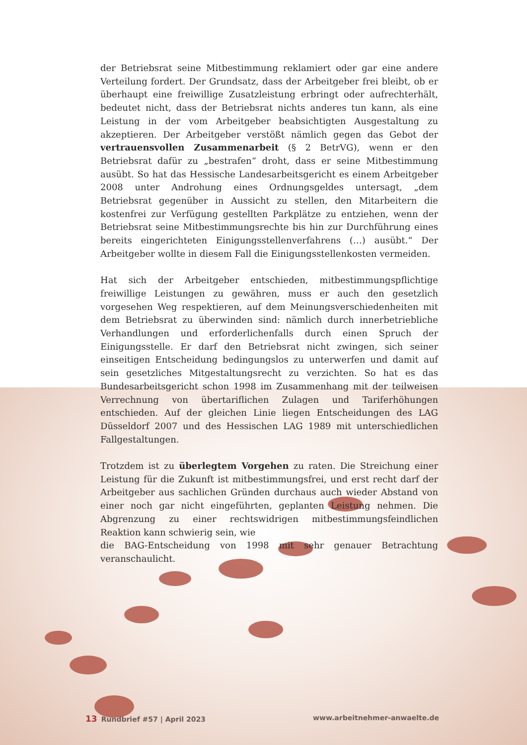der Betriebsrat seine Mitbestimmung reklamiert oder gar eine andere Verteilung fordert. Der Grundsatz, dass der Arbeitgeber frei bleibt, ob er überhaupt eine freiwillige Zusatzleistung erbringt oder aufrechterhält, bedeutet nicht, dass der Betriebsrat nichts anderes tun kann, als eine Leistung in der vom Arbeitgeber beabsichtigten Ausgestaltung zu akzeptieren. Der Arbeitgeber verstößt nämlich gegen das Gebot der vertrauensvollen Zusammenarbeit (§ 2 BetrVG), wenn er den Betriebsrat dafür zu „bestrafen“ droht, dass er seine Mitbestimmung ausübt. So hat das Hessische Landesarbeitsgericht es einem Arbeitgeber 2008 unter Androhung eines Ordnungsgeldes untersagt, „dem Betriebsrat gegenüber in Aussicht zu stellen, den Mitarbeitern die kostenfrei zur Verfügung gestellten Parkplätze zu entziehen, wenn der Betriebsrat seine Mitbestimmungsrechte bis hin zur Durchführung eines bereits eingerichteten Einigungsstellenverfahrens (…) ausübt.“ Der Arbeitgeber wollte in diesem Fall die Einigungsstellenkosten vermeiden.
Hat sich der Arbeitgeber entschieden, mitbestimmungspflichtige freiwillige Leistungen zu gewähren, muss er auch den gesetzlich vorgesehen Weg respektieren, auf dem Meinungsverschiedenheiten mit dem Betriebsrat zu überwinden sind: nämlich durch innerbetriebliche Verhandlungen und erforderlichenfalls durch einen Spruch der Einigungsstelle. Er darf den Betriebsrat nicht zwingen, sich seiner einseitigen Entscheidung bedingungslos zu unterwerfen und damit auf sein gesetzliches Mitgestaltungsrecht zu verzichten. So hat es das Bundesarbeitsgericht schon 1998 im Zusammenhang mit der teilweisen Verrechnung von übertariflichen Zulagen und Tariferhöhungen entschieden. Auf der gleichen Linie liegen Entscheidungen des LAG Düsseldorf 2007 und des Hessischen LAG 1989 mit unterschiedlichen Fallgestaltungen.
Trotzdem ist zu überlegtem Vorgehen zu raten. Die Streichung einer Leistung für die Zukunft ist mitbestimmungsfrei, und erst recht darf der Arbeitgeber aus sachlichen Gründen durchaus auch wieder Abstand von einer noch gar nicht eingeführten, geplanten Leistung nehmen. Die Abgrenzung zu einer rechtswidrigen mitbestimmungsfeindlichen Reaktion kann schwierig sein, wie
die BAG-Entscheidung von 1998 mit sehr genauer Betrachtung veranschaulicht.
13 Rundbrief #57 | April 2023 www.arbeitnehmer-anwaelte.de